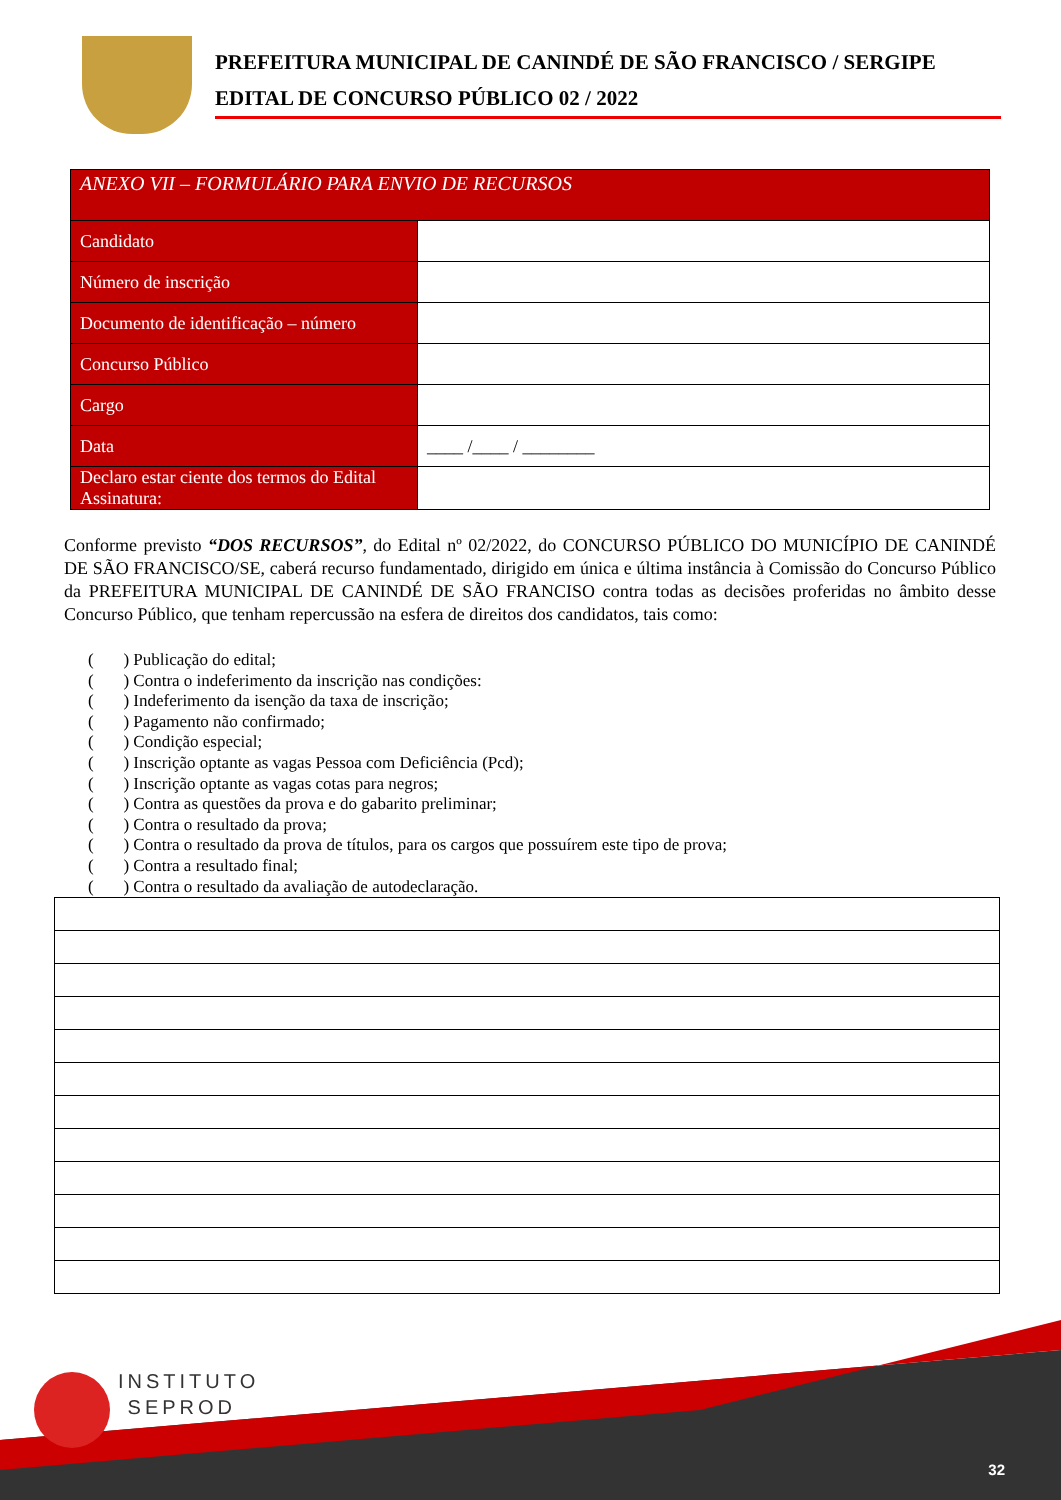PREFEITURA MUNICIPAL DE CANINDÉ DE SÃO FRANCISCO / SERGIPE
EDITAL DE CONCURSO PÚBLICO 02 / 2022
| ANEXO VII – FORMULÁRIO PARA ENVIO DE RECURSOS | |
| --- | --- |
| Candidato | |
| Número de inscrição | |
| Documento de identificação – número | |
| Concurso Público | |
| Cargo | |
| Data | ____ /____ / ________ |
| Declaro estar ciente dos termos do Edital Assinatura: | |
Conforme previsto “DOS RECURSOS”, do Edital nº 02/2022, do CONCURSO PÚBLICO DO MUNICÍPIO DE CANINDÉ DE SÃO FRANCISCO/SE, caberá recurso fundamentado, dirigido em única e última instância à Comissão do Concurso Público da PREFEITURA MUNICIPAL DE CANINDÉ DE SÃO FRANCISO contra todas as decisões proferidas no âmbito desse Concurso Público, que tenham repercussão na esfera de direitos dos candidatos, tais como:
( ) Publicação do edital;
( ) Contra o indeferimento da inscrição nas condições:
( ) Indeferimento da isenção da taxa de inscrição;
( ) Pagamento não confirmado;
( ) Condição especial;
( ) Inscrição optante as vagas Pessoa com Deficiência (Pcd);
( ) Inscrição optante as vagas cotas para negros;
( ) Contra as questões da prova e do gabarito preliminar;
( ) Contra o resultado da prova;
( ) Contra o resultado da prova de títulos, para os cargos que possuírem este tipo de prova;
( ) Contra a resultado final;
( ) Contra o resultado da avaliação de autodeclaração.
INSTITUTO
SEPROD
32